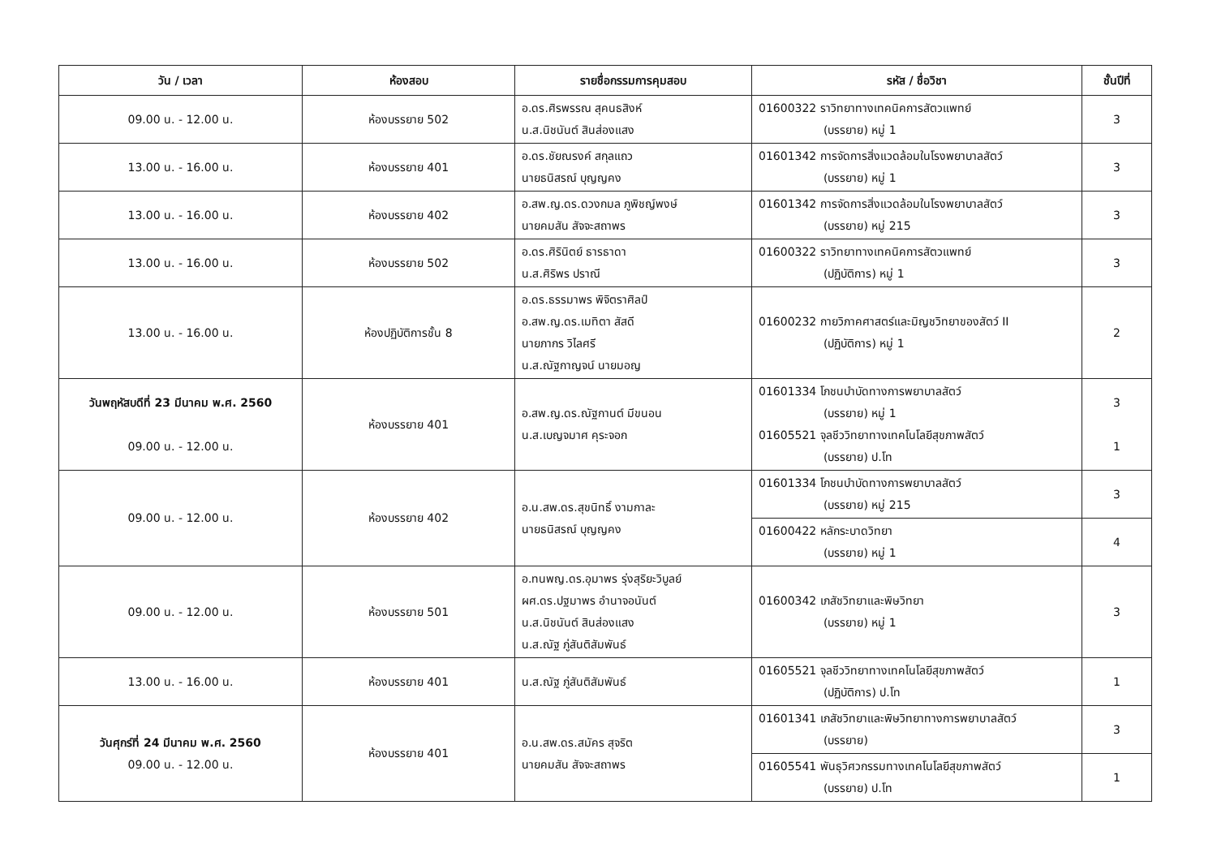| วัน / เวลา | ห้องสอบ | รายชื่อกรรมการคุมสอบ | รหัส / ชื่อวิชา | ชั้นปีที่ |
| --- | --- | --- | --- | --- |
| 09.00 น. - 12.00 น. | ห้องบรรยาย 502 | อ.ดร.ศิรพรรณ สุคนธสิงห์ น.ส.นิชนันต์ สินส่องแสง | 01600322 ราวิทยาทางเทคนิคการสัตวแพทย์ (บรรยาย) หมู่ 1 | 3 |
| 13.00 น. - 16.00 น. | ห้องบรรยาย 401 | อ.ดร.ชัยณรงค์ สกุลแถว นายธนิสรณ์ บุญญคง | 01601342 การจัดการสิ่งแวดล้อมในโรงพยาบาลสัตว์ (บรรยาย) หมู่ 1 | 3 |
| 13.00 น. - 16.00 น. | ห้องบรรยาย 402 | อ.สพ.ญ.ดร.ดวงกมล ภูพิชญ์พงษ์ นายคมสัน สัจจะสถาพร | 01601342 การจัดการสิ่งแวดล้อมในโรงพยาบาลสัตว์ (บรรยาย) หมู่ 215 | 3 |
| 13.00 น. - 16.00 น. | ห้องบรรยาย 502 | อ.ดร.ศิรินิตย์ ธารธาดา น.ส.ศิริพร ปราณี | 01600322 ราวิทยาทางเทคนิคการสัตวแพทย์ (ปฏิบัติการ) หมู่ 1 | 3 |
| 13.00 น. - 16.00 น. | ห้องปฏิบัติการชั้น 8 | อ.ดร.ธรรมาพร พิจิตราศิลป์ อ.สพ.ญ.ดร.เมทิตา สัสดี นายภากร วิไลศรี น.ส.ณัฐกาญจน์ นายมอญ | 01600232 กายวิภาคศาสตร์และมิญชวิทยาของสัตว์ II (ปฏิบัติการ) หมู่ 1 | 2 |
| วันพฤหัสบดีที่ 23 มีนาคม พ.ศ. 2560 09.00 น. - 12.00 น. | ห้องบรรยาย 401 | อ.สพ.ญ.ดร.ณัฐกานต์ มีขนอน น.ส.เบญจมาศ คุระจอก | 01601334 โภชนบำบัดทางการพยาบาลสัตว์ (บรรยาย) หมู่ 1 01605521 จุลชีววิทยาทางเทคโนโลยีสุขภาพสัตว์ (บรรยาย) ป.โท | 3 1 |
| 09.00 น. - 12.00 น. | ห้องบรรยาย 402 | อ.น.สพ.ดร.สุขนิทธิ์ งามกาละ นายธนิสรณ์ บุญญคง | 01601334 โภชนบำบัดทางการพยาบาลสัตว์ (บรรยาย) หมู่ 215 | 3 |
| | | | 01600422 หลักระบาดวิทยา (บรรยาย) หมู่ 1 | 4 |
| 09.00 น. - 12.00 น. | ห้องบรรยาย 501 | อ.ทนพญ.ดร.อุมาพร รุ่งสุริยะวิบูลย์ ผศ.ดร.ปฐมาพร อำนาจอนันต์ น.ส.นิชนันต์ สินส่องแสง น.ส.ณัฐ ภู่สันติสัมพันธ์ | 01600342 เภสัชวิทยาและพิษวิทยา (บรรยาย) หมู่ 1 | 3 |
| 13.00 น. - 16.00 น. | ห้องบรรยาย 401 | น.ส.ณัฐ ภู่สันติสัมพันธ์ | 01605521 จุลชีววิทยาทางเทคโนโลยีสุขภาพสัตว์ (ปฏิบัติการ) ป.โท | 1 |
| วันศุกร์ที่ 24 มีนาคม พ.ศ. 2560 09.00 น. - 12.00 น. | ห้องบรรยาย 401 | อ.น.สพ.ดร.สมัคร สุจริต นายคมสัน สัจจะสถาพร | 01601341 เภสัชวิทยาและพิษวิทยาทางการพยาบาลสัตว์ (บรรยาย) | 3 |
| | | | 01605541 พันธุวิศวกรรมทางเทคโนโลยีสุขภาพสัตว์ (บรรยาย) ป.โท | 1 |